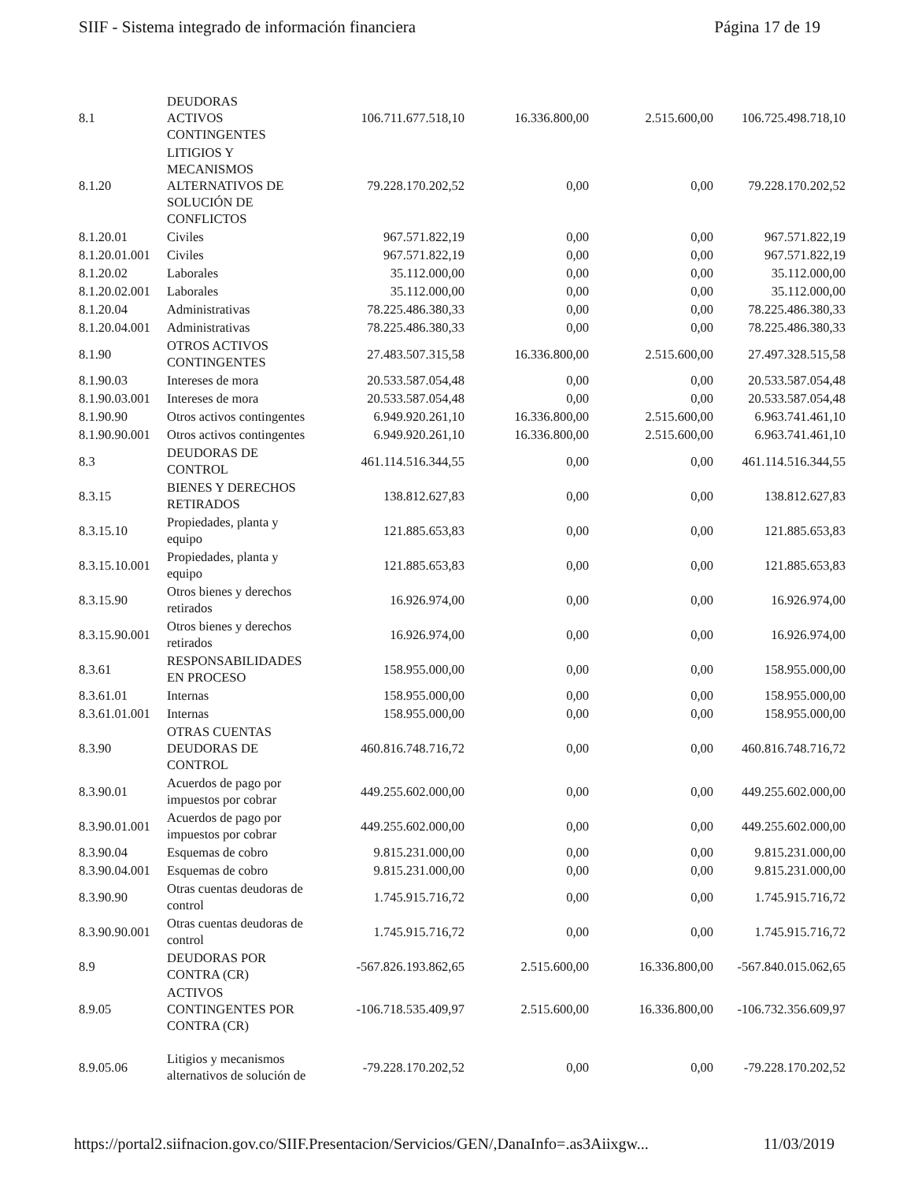SIIF - Sistema integrado de información financiera Página 17 de 19
| 8.1 | DEUDORAS ACTIVOS CONTINGENTES | 106.711.677.518,10 | 16.336.800,00 | 2.515.600,00 | 106.725.498.718,10 |
| 8.1.20 | LITIGIOS Y MECANISMOS ALTERNATIVOS DE SOLUCIÓN DE CONFLICTOS | 79.228.170.202,52 | 0,00 | 0,00 | 79.228.170.202,52 |
| 8.1.20.01 | Civiles | 967.571.822,19 | 0,00 | 0,00 | 967.571.822,19 |
| 8.1.20.01.001 | Civiles | 967.571.822,19 | 0,00 | 0,00 | 967.571.822,19 |
| 8.1.20.02 | Laborales | 35.112.000,00 | 0,00 | 0,00 | 35.112.000,00 |
| 8.1.20.02.001 | Laborales | 35.112.000,00 | 0,00 | 0,00 | 35.112.000,00 |
| 8.1.20.04 | Administrativas | 78.225.486.380,33 | 0,00 | 0,00 | 78.225.486.380,33 |
| 8.1.20.04.001 | Administrativas | 78.225.486.380,33 | 0,00 | 0,00 | 78.225.486.380,33 |
| 8.1.90 | OTROS ACTIVOS CONTINGENTES | 27.483.507.315,58 | 16.336.800,00 | 2.515.600,00 | 27.497.328.515,58 |
| 8.1.90.03 | Intereses de mora | 20.533.587.054,48 | 0,00 | 0,00 | 20.533.587.054,48 |
| 8.1.90.03.001 | Intereses de mora | 20.533.587.054,48 | 0,00 | 0,00 | 20.533.587.054,48 |
| 8.1.90.90 | Otros activos contingentes | 6.949.920.261,10 | 16.336.800,00 | 2.515.600,00 | 6.963.741.461,10 |
| 8.1.90.90.001 | Otros activos contingentes | 6.949.920.261,10 | 16.336.800,00 | 2.515.600,00 | 6.963.741.461,10 |
| 8.3 | DEUDORAS DE CONTROL | 461.114.516.344,55 | 0,00 | 0,00 | 461.114.516.344,55 |
| 8.3.15 | BIENES Y DERECHOS RETIRADOS | 138.812.627,83 | 0,00 | 0,00 | 138.812.627,83 |
| 8.3.15.10 | Propiedades, planta y equipo | 121.885.653,83 | 0,00 | 0,00 | 121.885.653,83 |
| 8.3.15.10.001 | Propiedades, planta y equipo | 121.885.653,83 | 0,00 | 0,00 | 121.885.653,83 |
| 8.3.15.90 | Otros bienes y derechos retirados | 16.926.974,00 | 0,00 | 0,00 | 16.926.974,00 |
| 8.3.15.90.001 | Otros bienes y derechos retirados | 16.926.974,00 | 0,00 | 0,00 | 16.926.974,00 |
| 8.3.61 | RESPONSABILIDADES EN PROCESO | 158.955.000,00 | 0,00 | 0,00 | 158.955.000,00 |
| 8.3.61.01 | Internas | 158.955.000,00 | 0,00 | 0,00 | 158.955.000,00 |
| 8.3.61.01.001 | Internas | 158.955.000,00 | 0,00 | 0,00 | 158.955.000,00 |
| 8.3.90 | OTRAS CUENTAS DEUDORAS DE CONTROL | 460.816.748.716,72 | 0,00 | 0,00 | 460.816.748.716,72 |
| 8.3.90.01 | Acuerdos de pago por impuestos por cobrar | 449.255.602.000,00 | 0,00 | 0,00 | 449.255.602.000,00 |
| 8.3.90.01.001 | Acuerdos de pago por impuestos por cobrar | 449.255.602.000,00 | 0,00 | 0,00 | 449.255.602.000,00 |
| 8.3.90.04 | Esquemas de cobro | 9.815.231.000,00 | 0,00 | 0,00 | 9.815.231.000,00 |
| 8.3.90.04.001 | Esquemas de cobro | 9.815.231.000,00 | 0,00 | 0,00 | 9.815.231.000,00 |
| 8.3.90.90 | Otras cuentas deudoras de control | 1.745.915.716,72 | 0,00 | 0,00 | 1.745.915.716,72 |
| 8.3.90.90.001 | Otras cuentas deudoras de control | 1.745.915.716,72 | 0,00 | 0,00 | 1.745.915.716,72 |
| 8.9 | DEUDORAS POR CONTRA (CR) | -567.826.193.862,65 | 2.515.600,00 | 16.336.800,00 | -567.840.015.062,65 |
| 8.9.05 | ACTIVOS CONTINGENTES POR CONTRA (CR) | -106.718.535.409,97 | 2.515.600,00 | 16.336.800,00 | -106.732.356.609,97 |
| 8.9.05.06 | Litigios y mecanismos alternativos de solución de | -79.228.170.202,52 | 0,00 | 0,00 | -79.228.170.202,52 |
https://portal2.siifnacion.gov.co/SIIF.Presentacion/Servicios/GEN/,DanaInfo=.as3Aiixgw... 11/03/2019